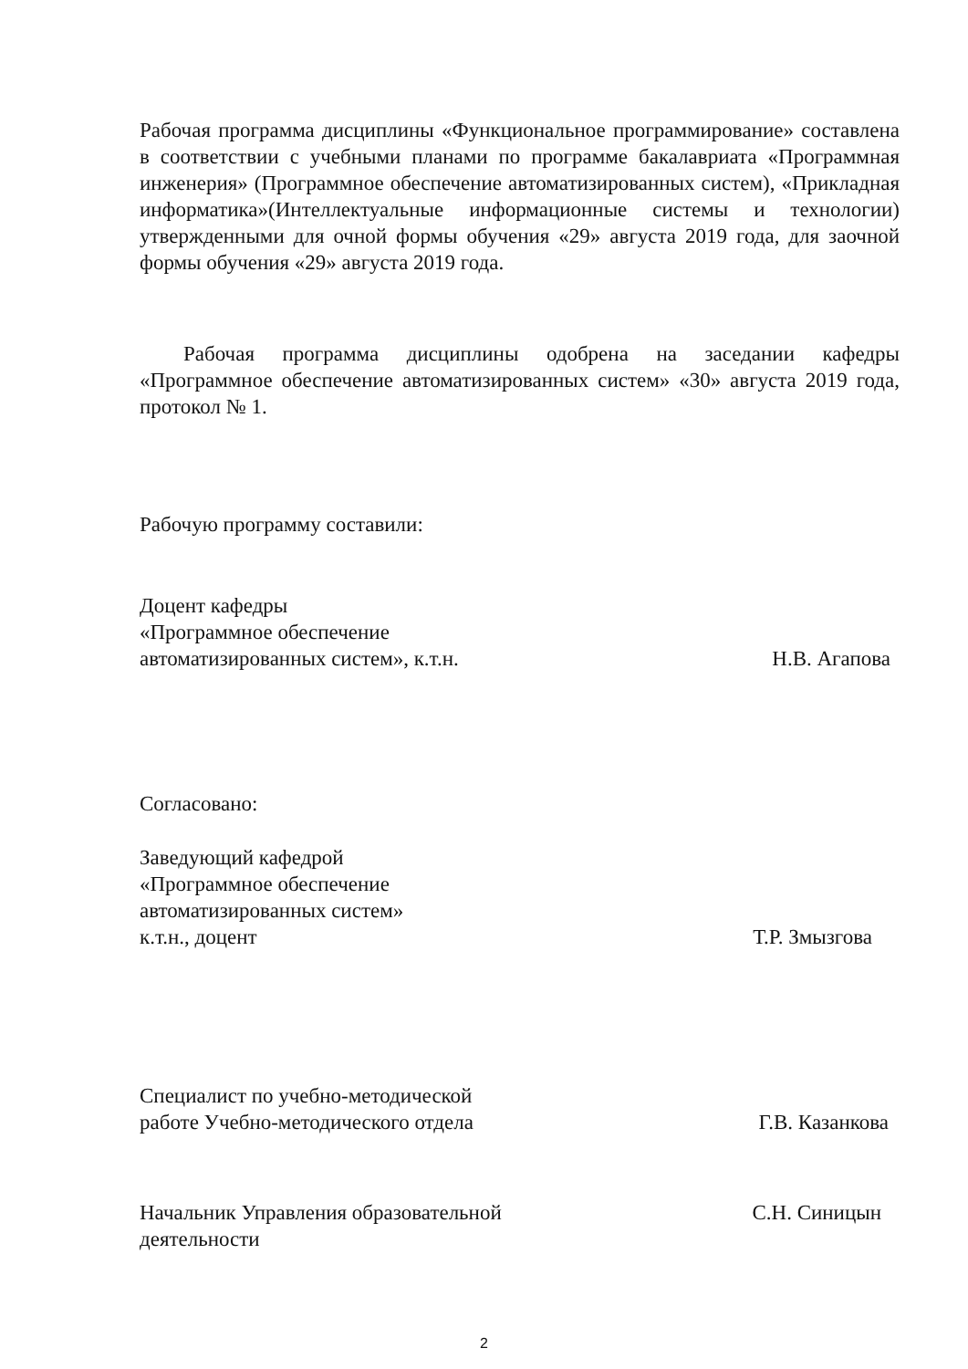Рабочая программа дисциплины «Функциональное программирование» составлена в соответствии с учебными планами по программе бакалавриата «Программная инженерия» (Программное обеспечение автоматизированных систем), «Прикладная информатика»(Интеллектуальные информационные системы и технологии) утвержденными для очной формы обучения «29» августа 2019 года, для заочной формы обучения «29» августа 2019 года.
Рабочая программа дисциплины одобрена на заседании кафедры «Программное обеспечение автоматизированных систем» «30» августа 2019 года, протокол № 1.
Рабочую программу составили:
Доцент кафедры
«Программное обеспечение
автоматизированных систем», к.т.н.
Н.В. Агапова
Согласовано:
Заведующий кафедрой
«Программное обеспечение
автоматизированных систем»
к.т.н., доцент
Т.Р. Змызгова
Специалист по учебно-методической
работе Учебно-методического отдела
Г.В. Казанкова
Начальник Управления образовательной
деятельности
С.Н. Синицын
2